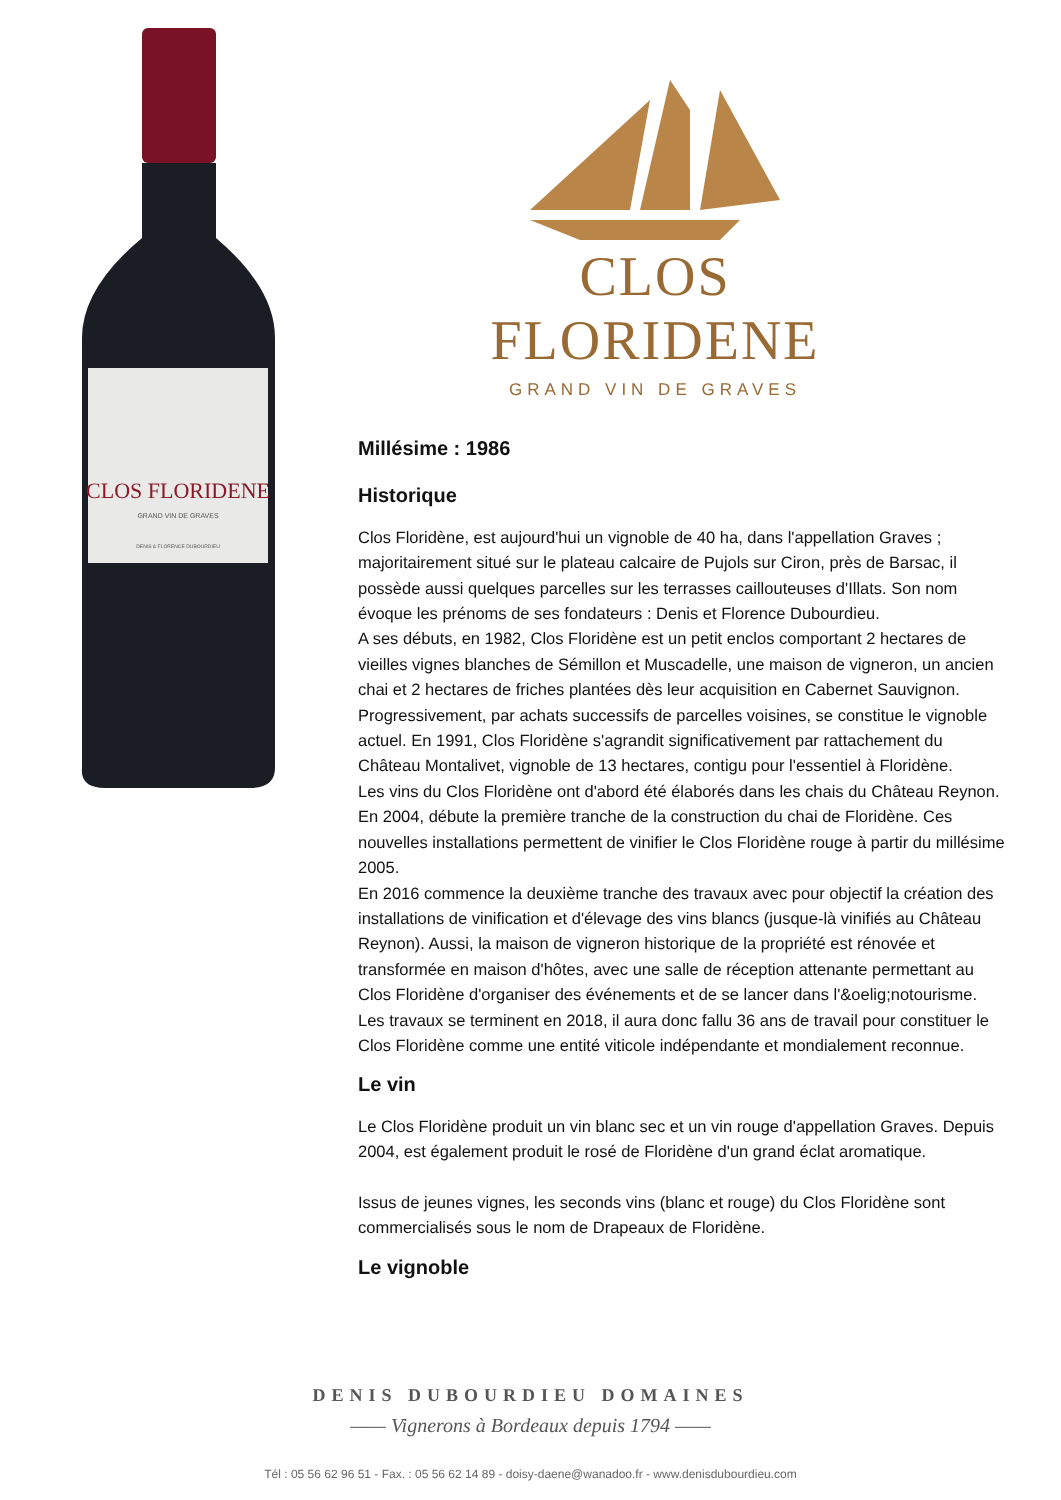CLOS FLORIDENE
GRAND VIN DE GRAVES
DENIS & FLORENCE DUBOURDIEU
CLOS FLORIDENE
GRAND VIN DE GRAVES
Millésime : 1986
Historique
Clos Floridène, est aujourd'hui un vignoble de 40 ha, dans l'appellation Graves ; majoritairement situé sur le plateau calcaire de Pujols sur Ciron, près de Barsac, il possède aussi quelques parcelles sur les terrasses caillouteuses d'Illats. Son nom évoque les prénoms de ses fondateurs : Denis et Florence Dubourdieu.
A ses débuts, en 1982, Clos Floridène est un petit enclos comportant 2 hectares de vieilles vignes blanches de Sémillon et Muscadelle, une maison de vigneron, un ancien chai et 2 hectares de friches plantées dès leur acquisition en Cabernet Sauvignon. Progressivement, par achats successifs de parcelles voisines, se constitue le vignoble actuel. En 1991, Clos Floridène s'agrandit significativement par rattachement du Château Montalivet, vignoble de 13 hectares, contigu pour l'essentiel à Floridène.
Les vins du Clos Floridène ont d'abord été élaborés dans les chais du Château Reynon. En 2004, débute la première tranche de la construction du chai de Floridène. Ces nouvelles installations permettent de vinifier le Clos Floridène rouge à partir du millésime 2005.
En 2016 commence la deuxième tranche des travaux avec pour objectif la création des installations de vinification et d'élevage des vins blancs (jusque-là vinifiés au Château Reynon). Aussi, la maison de vigneron historique de la propriété est rénovée et transformée en maison d'hôtes, avec une salle de réception attenante permettant au Clos Floridène d'organiser des événements et de se lancer dans l'&oelig;notourisme.
Les travaux se terminent en 2018, il aura donc fallu 36 ans de travail pour constituer le Clos Floridène comme une entité viticole indépendante et mondialement reconnue.
Le vin
Le Clos Floridène produit un vin blanc sec et un vin rouge d'appellation Graves. Depuis 2004, est également produit le rosé de Floridène d'un grand éclat aromatique.
Issus de jeunes vignes, les seconds vins (blanc et rouge) du Clos Floridène sont commercialisés sous le nom de Drapeaux de Floridène.
Le vignoble
DENIS DUBOURDIEU DOMAINES
—— Vignerons à Bordeaux depuis 1794 ——
Tél : 05 56 62 96 51 - Fax. : 05 56 62 14 89 - doisy-daene@wanadoo.fr - www.denisdubourdieu.com